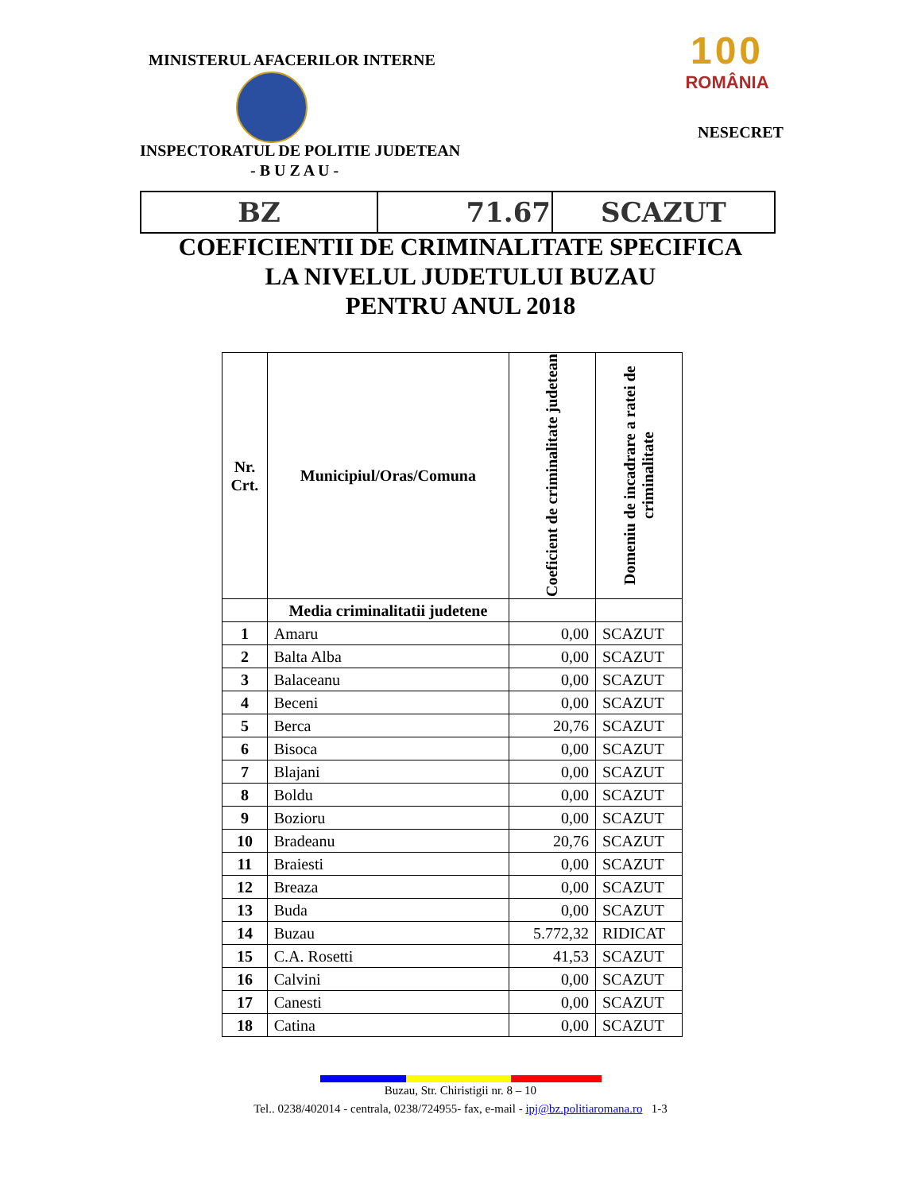MINISTERUL AFACERILOR INTERNE
100
ROMÂNIA
NESECRET
INSPECTORATUL DE POLITIE JUDETEAN
- B U Z A U -
| BZ | 71.67 | SCAZUT |
COEFICIENTII DE CRIMINALITATE SPECIFICA
LA NIVELUL JUDETULUI BUZAU
PENTRU ANUL 2018
| Nr. Crt. | Municipiul/Oras/Comuna | Coeficient de criminalitate judetean | Domeniu de incadrare a ratei de criminalitate |
| --- | --- | --- | --- |
| | Media criminalitatii judetene | | |
| 1 | Amaru | 0,00 | SCAZUT |
| 2 | Balta Alba | 0,00 | SCAZUT |
| 3 | Balaceanu | 0,00 | SCAZUT |
| 4 | Beceni | 0,00 | SCAZUT |
| 5 | Berca | 20,76 | SCAZUT |
| 6 | Bisoca | 0,00 | SCAZUT |
| 7 | Blajani | 0,00 | SCAZUT |
| 8 | Boldu | 0,00 | SCAZUT |
| 9 | Bozioru | 0,00 | SCAZUT |
| 10 | Bradeanu | 20,76 | SCAZUT |
| 11 | Braiesti | 0,00 | SCAZUT |
| 12 | Breaza | 0,00 | SCAZUT |
| 13 | Buda | 0,00 | SCAZUT |
| 14 | Buzau | 5.772,32 | RIDICAT |
| 15 | C.A. Rosetti | 41,53 | SCAZUT |
| 16 | Calvini | 0,00 | SCAZUT |
| 17 | Canesti | 0,00 | SCAZUT |
| 18 | Catina | 0,00 | SCAZUT |
Buzau, Str. Chiristigii nr. 8 – 10
Tel.. 0238/402014 - centrala, 0238/724955- fax, e-mail - ipj@bz.politiaromana.ro 1-3